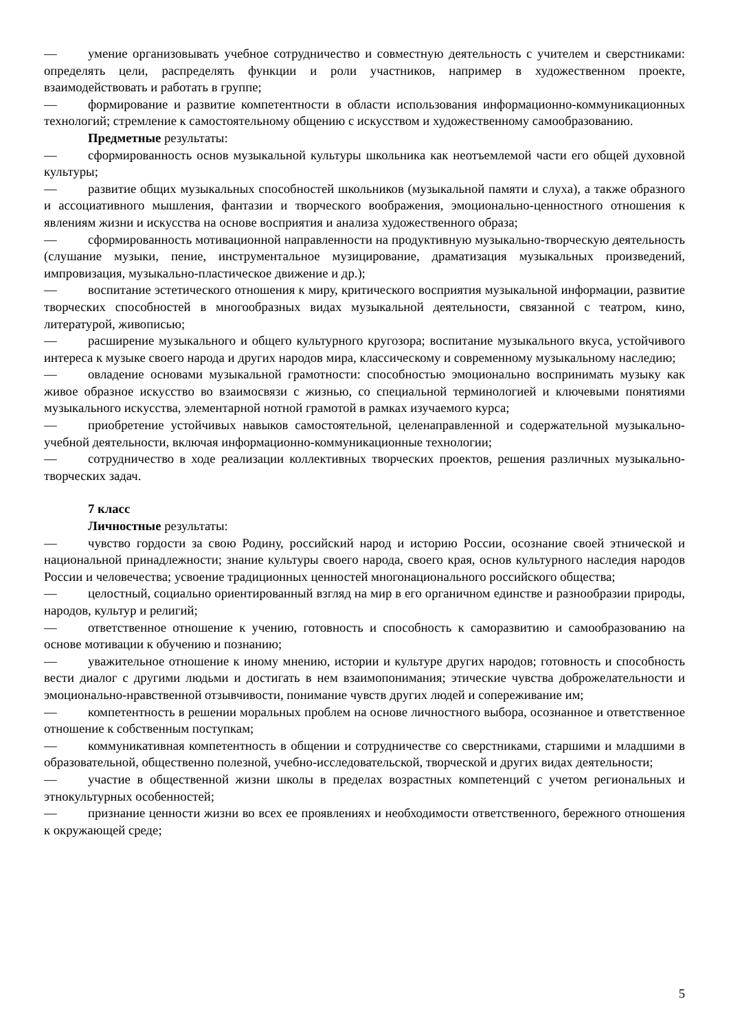— умение организовывать учебное сотрудничество и совместную деятельность с учителем и сверстниками: определять цели, распределять функции и роли участников, например в художественном проекте, взаимодействовать и работать в группе;
— формирование и развитие компетентности в области использования информационно-коммуникационных технологий; стремление к самостоятельному общению с искусством и художественному самообразованию.
Предметные результаты:
— сформированность основ музыкальной культуры школьника как неотъемлемой части его общей духовной культуры;
— развитие общих музыкальных способностей школьников (музыкальной памяти и слуха), а также образного и ассоциативного мышления, фантазии и творческого воображения, эмоционально-ценностного отношения к явлениям жизни и искусства на основе восприятия и анализа художественного образа;
— сформированность мотивационной направленности на продуктивную музыкально-творческую деятельность (слушание музыки, пение, инструментальное музицирование, драматизация музыкальных произведений, импровизация, музыкально-пластическое движение и др.);
— воспитание эстетического отношения к миру, критического восприятия музыкальной информации, развитие творческих способностей в многообразных видах музыкальной деятельности, связанной с театром, кино, литературой, живописью;
— расширение музыкального и общего культурного кругозора; воспитание музыкального вкуса, устойчивого интереса к музыке своего народа и других народов мира, классическому и современному музыкальному наследию;
— овладение основами музыкальной грамотности: способностью эмоционально воспринимать музыку как живое образное искусство во взаимосвязи с жизнью, со специальной терминологией и ключевыми понятиями музыкального искусства, элементарной нотной грамотой в рамках изучаемого курса;
— приобретение устойчивых навыков самостоятельной, целенаправленной и содержательной музыкально-учебной деятельности, включая информационно-коммуникационные технологии;
— сотрудничество в ходе реализации коллективных творческих проектов, решения различных музыкально-творческих задач.
7 класс
Личностные результаты:
— чувство гордости за свою Родину, российский народ и историю России, осознание своей этнической и национальной принадлежности; знание культуры своего народа, своего края, основ культурного наследия народов России и человечества; усвоение традиционных ценностей многонационального российского общества;
— целостный, социально ориентированный взгляд на мир в его органичном единстве и разнообразии природы, народов, культур и религий;
— ответственное отношение к учению, готовность и способность к саморазвитию и самообразованию на основе мотивации к обучению и познанию;
— уважительное отношение к иному мнению, истории и культуре других народов; готовность и способность вести диалог с другими людьми и достигать в нем взаимопонимания; этические чувства доброжелательности и эмоционально-нравственной отзывчивости, понимание чувств других людей и сопереживание им;
— компетентность в решении моральных проблем на основе личностного выбора, осознанное и ответственное отношение к собственным поступкам;
— коммуникативная компетентность в общении и сотрудничестве со сверстниками, старшими и младшими в образовательной, общественно полезной, учебно-исследовательской, творческой и других видах деятельности;
— участие в общественной жизни школы в пределах возрастных компетенций с учетом региональных и этнокультурных особенностей;
— признание ценности жизни во всех ее проявлениях и необходимости ответственного, бережного отношения к окружающей среде;
5